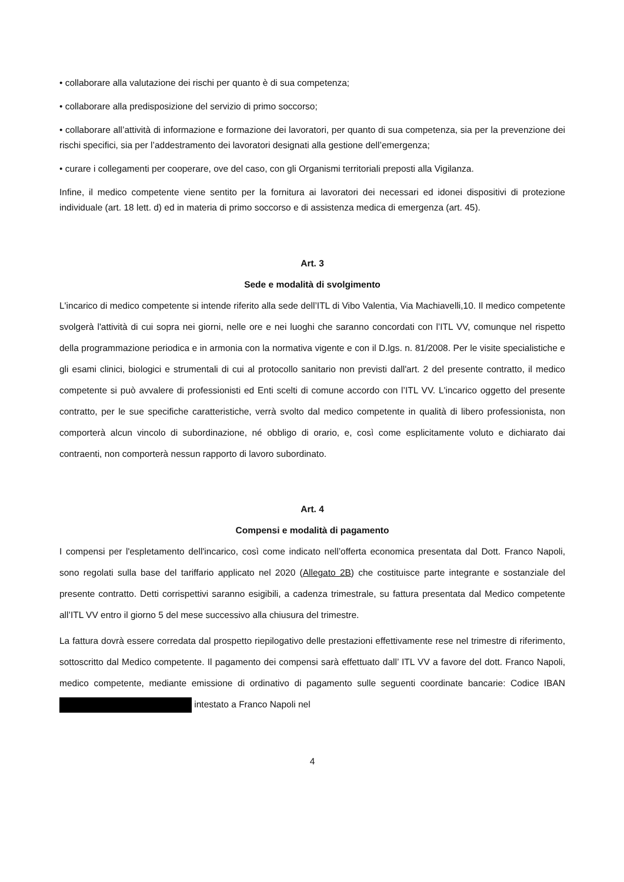• collaborare alla valutazione dei rischi per quanto è di sua competenza;
• collaborare alla predisposizione del servizio di primo soccorso;
• collaborare all’attività di informazione e formazione dei lavoratori, per quanto di sua competenza, sia per la prevenzione dei rischi specifici, sia per l’addestramento dei lavoratori designati alla gestione dell’emergenza;
• curare i collegamenti per cooperare, ove del caso, con gli Organismi territoriali preposti alla Vigilanza.
Infine, il medico competente viene sentito per la fornitura ai lavoratori dei necessari ed idonei dispositivi di protezione individuale (art. 18 lett. d) ed in materia di primo soccorso e di assistenza medica di emergenza (art. 45).
Art. 3
Sede e modalità di svolgimento
L'incarico di medico competente si intende riferito alla sede dell’ITL di Vibo Valentia, Via Machiavelli,10. Il medico competente svolgerà l'attività di cui sopra nei giorni, nelle ore e nei luoghi che saranno concordati con l’ITL VV, comunque nel rispetto della programmazione periodica e in armonia con la normativa vigente e con il D.lgs. n. 81/2008. Per le visite specialistiche e gli esami clinici, biologici e strumentali di cui al protocollo sanitario non previsti dall'art. 2 del presente contratto, il medico competente si può avvalere di professionisti ed Enti scelti di comune accordo con l’ITL VV. L'incarico oggetto del presente contratto, per le sue specifiche caratteristiche, verrà svolto dal medico competente in qualità di libero professionista, non comporterà alcun vincolo di subordinazione, né obbligo di orario, e, così come esplicitamente voluto e dichiarato dai contraenti, non comporterà nessun rapporto di lavoro subordinato.
Art. 4
Compensi e modalità di pagamento
I compensi per l'espletamento dell'incarico, così come indicato nell’offerta economica presentata dal Dott. Franco Napoli, sono regolati sulla base del tariffario applicato nel 2020 (Allegato 2B) che costituisce parte integrante e sostanziale del presente contratto. Detti corrispettivi saranno esigibili, a cadenza trimestrale, su fattura presentata dal Medico competente all’ITL VV entro il giorno 5 del mese successivo alla chiusura del trimestre.
La fattura dovrà essere corredata dal prospetto riepilogativo delle prestazioni effettivamente rese nel trimestre di riferimento, sottoscritto dal Medico competente. Il pagamento dei compensi sarà effettuato dall’ ITL VV a favore del dott. Franco Napoli, medico competente, mediante emissione di ordinativo di pagamento sulle seguenti coordinate bancarie: Codice IBAN intestato a Franco Napoli nel
4